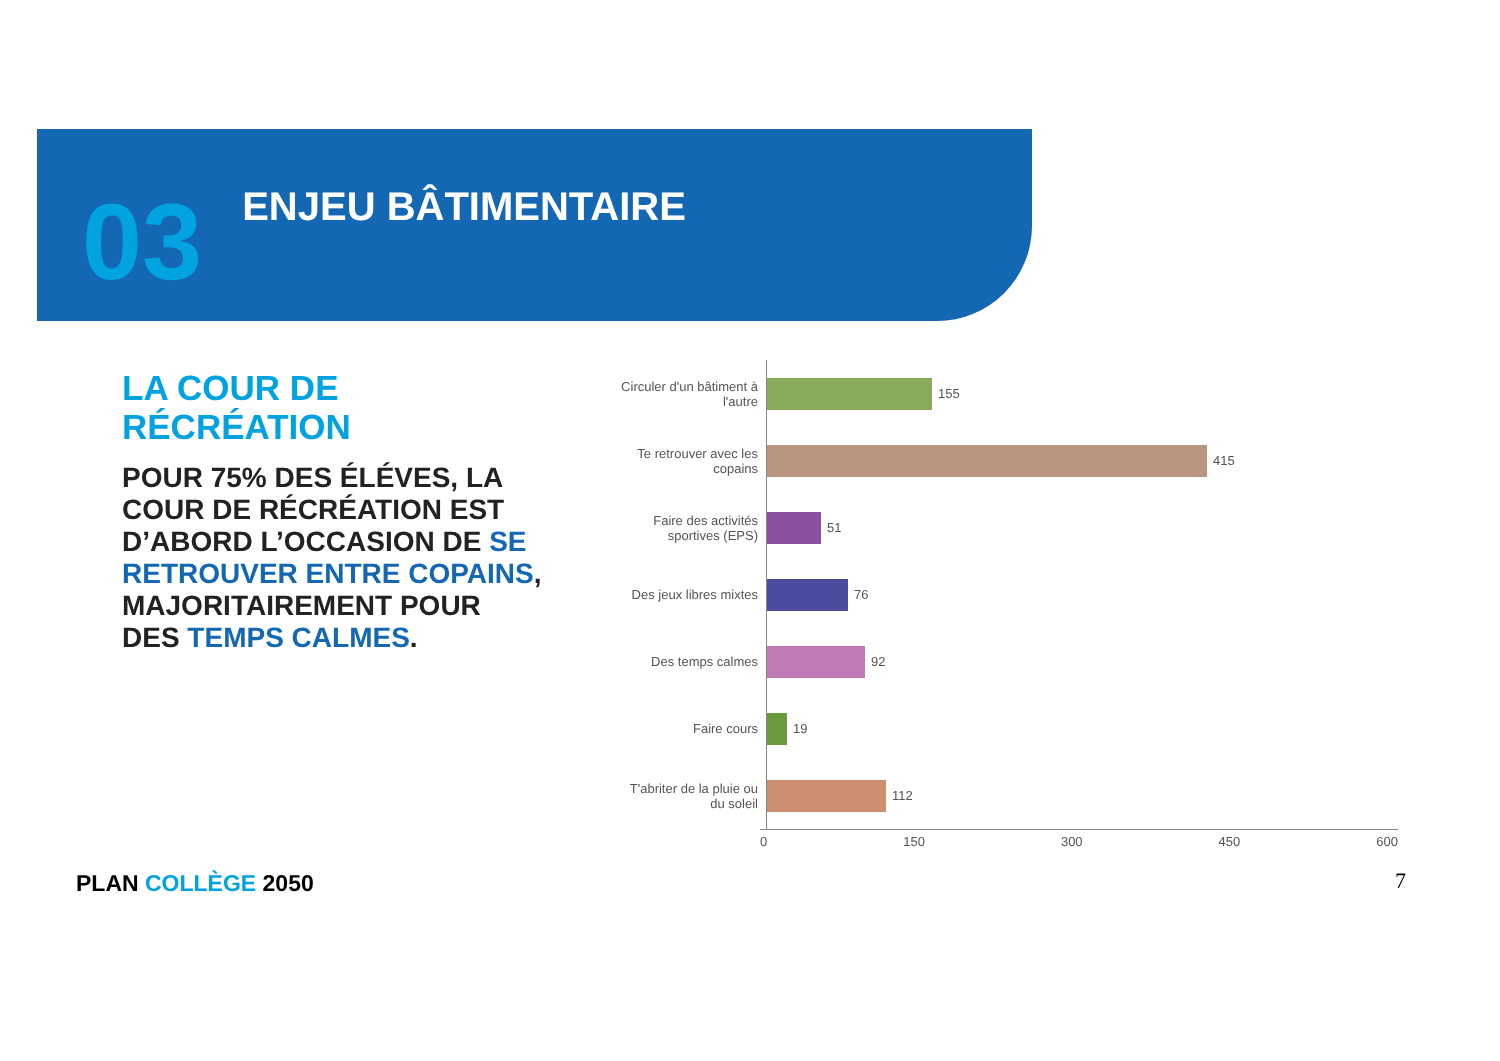03
ENJEU BÂTIMENTAIRE
LA COUR DE
RÉCRÉATION
POUR 75% DES ÉLÉVES, LA COUR DE RÉCRÉATION EST D’ABORD L’OCCASION DE SE RETROUVER ENTRE COPAINS, MAJORITAIREMENT POUR DES TEMPS CALMES.
Circuler d'un bâtiment à l'autre
155
Te retrouver avec les copains
415
Faire des activités sportives (EPS)
51
Des jeux libres mixtes
76
Des temps calmes
92
Faire cours
19
T'abriter de la pluie ou du soleil
112
0 150 300 450 600
PLAN COLLÈGE 2050 7